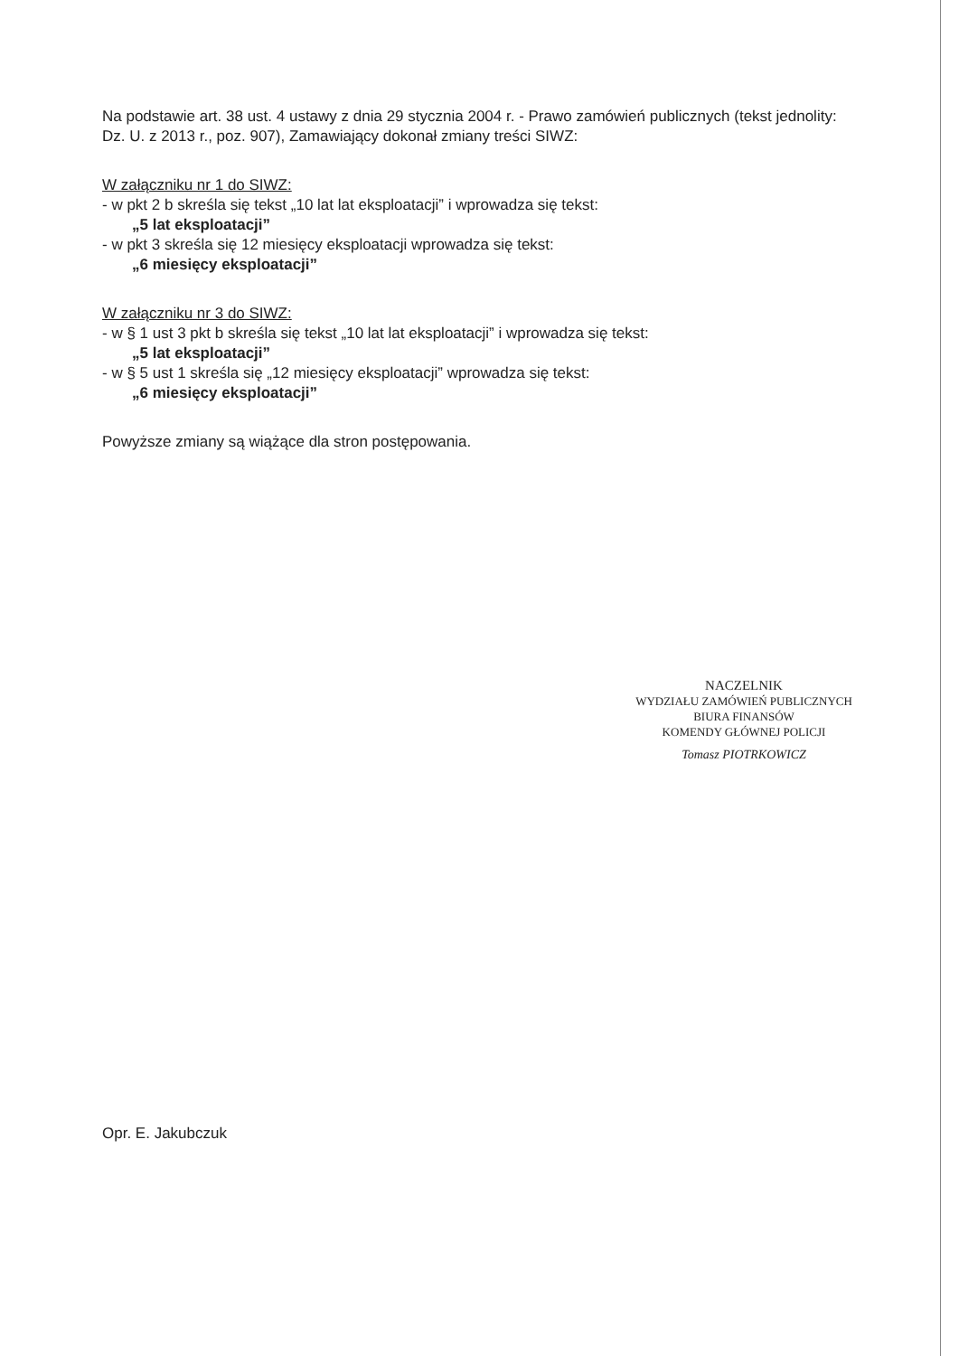Na podstawie art. 38 ust. 4 ustawy z dnia 29 stycznia 2004 r. - Prawo zamówień publicznych (tekst jednolity: Dz. U. z 2013 r., poz. 907), Zamawiający dokonał zmiany treści SIWZ:
W załączniku nr 1 do SIWZ:
- w pkt 2 b skreśla się tekst „10 lat lat eksploatacji” i wprowadza się tekst:
„5 lat eksploatacji”
- w pkt 3 skreśla się 12 miesięcy eksploatacji wprowadza się tekst:
„6 miesięcy eksploatacji”
W załączniku nr 3 do SIWZ:
- w § 1 ust 3 pkt b skreśla się tekst „10 lat lat eksploatacji” i wprowadza się tekst:
„5 lat eksploatacji”
- w § 5 ust 1 skreśla się „12 miesięcy eksploatacji” wprowadza się tekst:
„6 miesięcy eksploatacji”
Powyższe zmiany są wiążące dla stron postępowania.
NACZELNIK
WYDZIAŁU ZAMÓWIEŃ PUBLICZNYCH
BIURA FINANSÓW
KOMENDY GŁÓWNEJ POLICJI
Tomasz PIOTRKOWICZ
Opr. E. Jakubczuk